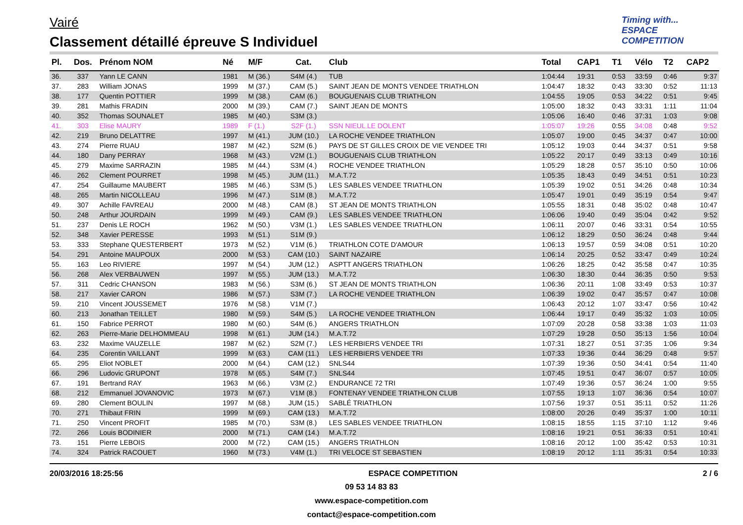Vairé
Classement détaillé épreuve S Individuel
Timing with...
ESPACE COMPETITION
| Pl. | Dos. | Prénom NOM | Né | M/F | Cat. | Club | Total | CAP1 | T1 | Vélo | T2 | CAP2 |
| --- | --- | --- | --- | --- | --- | --- | --- | --- | --- | --- | --- | --- |
| 36. | 337 | Yann LE CANN | 1981 | M (36.) | S4M (4.) | TUB | 1:04:44 | 19:31 | 0:53 | 33:59 | 0:46 | 9:37 |
| 37. | 283 | William JONAS | 1999 | M (37.) | CAM (5.) | SAINT JEAN DE MONTS VENDEE TRIATHLON | 1:04:47 | 18:32 | 0:43 | 33:30 | 0:52 | 11:13 |
| 38. | 177 | Quentin POTTIER | 1999 | M (38.) | CAM (6.) | BOUGUENAIS CLUB TRIATHLON | 1:04:55 | 19:05 | 0:53 | 34:22 | 0:51 | 9:45 |
| 39. | 281 | Mathis FRADIN | 2000 | M (39.) | CAM (7.) | SAINT JEAN DE MONTS | 1:05:00 | 18:32 | 0:43 | 33:31 | 1:11 | 11:04 |
| 40. | 352 | Thomas SOUNALET | 1985 | M (40.) | S3M (3.) | | 1:05:06 | 16:40 | 0:46 | 37:31 | 1:03 | 9:08 |
| 41. | 303 | Elise MAURY | 1989 | F (1.) | S2F (1.) | SSN NIEUL LE DOLENT | 1:05:07 | 19:26 | 0:55 | 34:08 | 0:48 | 9:52 |
| 42. | 219 | Bruno DELATTRE | 1997 | M (41.) | JUM (10.) | LA ROCHE VENDEE TRIATHLON | 1:05:07 | 19:00 | 0:45 | 34:37 | 0:47 | 10:00 |
| 43. | 274 | Pierre RUAU | 1987 | M (42.) | S2M (6.) | PAYS DE ST GILLES CROIX DE VIE VENDEE TRI | 1:05:12 | 19:03 | 0:44 | 34:37 | 0:51 | 9:58 |
| 44. | 180 | Dany PERRAY | 1968 | M (43.) | V2M (1.) | BOUGUENAIS CLUB TRIATHLON | 1:05:22 | 20:17 | 0:49 | 33:13 | 0:49 | 10:16 |
| 45. | 279 | Maxime SARRAZIN | 1985 | M (44.) | S3M (4.) | ROCHE VENDEE TRIATHLON | 1:05:29 | 18:28 | 0:57 | 35:10 | 0:50 | 10:06 |
| 46. | 262 | Clement POURRET | 1998 | M (45.) | JUM (11.) | M.A.T.72 | 1:05:35 | 18:43 | 0:49 | 34:51 | 0:51 | 10:23 |
| 47. | 254 | Guillaume MAUBERT | 1985 | M (46.) | S3M (5.) | LES SABLES VENDEE TRIATHLON | 1:05:39 | 19:02 | 0:51 | 34:26 | 0:48 | 10:34 |
| 48. | 265 | Martin NICOLLEAU | 1996 | M (47.) | S1M (8.) | M.A.T.72 | 1:05:47 | 19:01 | 0:49 | 35:19 | 0:54 | 9:47 |
| 49. | 307 | Achille FAVREAU | 2000 | M (48.) | CAM (8.) | ST JEAN DE MONTS TRIATHLON | 1:05:55 | 18:31 | 0:48 | 35:02 | 0:48 | 10:47 |
| 50. | 248 | Arthur JOURDAIN | 1999 | M (49.) | CAM (9.) | LES SABLES VENDEE TRIATHLON | 1:06:06 | 19:40 | 0:49 | 35:04 | 0:42 | 9:52 |
| 51. | 237 | Denis LE ROCH | 1962 | M (50.) | V3M (1.) | LES SABLES VENDEE TRIATHLON | 1:06:11 | 20:07 | 0:46 | 33:31 | 0:54 | 10:55 |
| 52. | 348 | Xavier PERESSE | 1993 | M (51.) | S1M (9.) | | 1:06:12 | 18:29 | 0:50 | 36:24 | 0:48 | 9:44 |
| 53. | 333 | Stephane QUESTERBERT | 1973 | M (52.) | V1M (6.) | TRIATHLON COTE D'AMOUR | 1:06:13 | 19:57 | 0:59 | 34:08 | 0:51 | 10:20 |
| 54. | 291 | Antoine MAUPOUX | 2000 | M (53.) | CAM (10.) | SAINT NAZAIRE | 1:06:14 | 20:25 | 0:52 | 33:47 | 0:49 | 10:24 |
| 55. | 163 | Leo RIVIERE | 1997 | M (54.) | JUM (12.) | ASPTT ANGERS TRIATHLON | 1:06:26 | 18:25 | 0:42 | 35:58 | 0:47 | 10:35 |
| 56. | 268 | Alex VERBAUWEN | 1997 | M (55.) | JUM (13.) | M.A.T.72 | 1:06:30 | 18:30 | 0:44 | 36:35 | 0:50 | 9:53 |
| 57. | 311 | Cedric CHANSON | 1983 | M (56.) | S3M (6.) | ST JEAN DE MONTS TRIATHLON | 1:06:36 | 20:11 | 1:08 | 33:49 | 0:53 | 10:37 |
| 58. | 217 | Xavier CARON | 1986 | M (57.) | S3M (7.) | LA ROCHE VENDEE TRIATHLON | 1:06:39 | 19:02 | 0:47 | 35:57 | 0:47 | 10:08 |
| 59. | 210 | Vincent JOUSSEMET | 1976 | M (58.) | V1M (7.) | | 1:06:43 | 20:12 | 1:07 | 33:47 | 0:56 | 10:42 |
| 60. | 213 | Jonathan TEILLET | 1980 | M (59.) | S4M (5.) | LA ROCHE VENDEE TRIATHLON | 1:06:44 | 19:17 | 0:49 | 35:32 | 1:03 | 10:05 |
| 61. | 150 | Fabrice PERROT | 1980 | M (60.) | S4M (6.) | ANGERS TRIATHLON | 1:07:09 | 20:28 | 0:58 | 33:38 | 1:03 | 11:03 |
| 62. | 263 | Pierre-Marie DELHOMMEAU | 1998 | M (61.) | JUM (14.) | M.A.T.72 | 1:07:29 | 19:28 | 0:50 | 35:13 | 1:56 | 10:04 |
| 63. | 232 | Maxime VAUZELLE | 1987 | M (62.) | S2M (7.) | LES HERBIERS VENDEE TRI | 1:07:31 | 18:27 | 0:51 | 37:35 | 1:06 | 9:34 |
| 64. | 235 | Corentin VAILLANT | 1999 | M (63.) | CAM (11.) | LES HERBIERS VENDEE TRI | 1:07:33 | 19:36 | 0:44 | 36:29 | 0:48 | 9:57 |
| 65. | 295 | Eliot NOBLET | 2000 | M (64.) | CAM (12.) | SNLS44 | 1:07:39 | 19:36 | 0:50 | 34:41 | 0:54 | 11:40 |
| 66. | 296 | Ludovic GRUPONT | 1978 | M (65.) | S4M (7.) | SNLS44 | 1:07:45 | 19:51 | 0:47 | 36:07 | 0:57 | 10:05 |
| 67. | 191 | Bertrand RAY | 1963 | M (66.) | V3M (2.) | ENDURANCE 72 TRI | 1:07:49 | 19:36 | 0:57 | 36:24 | 1:00 | 9:55 |
| 68. | 212 | Emmanuel JOVANOVIC | 1973 | M (67.) | V1M (8.) | FONTENAY VENDEE TRIATHLON CLUB | 1:07:55 | 19:13 | 1:07 | 36:36 | 0:54 | 10:07 |
| 69. | 280 | Clement BOULIN | 1997 | M (68.) | JUM (15.) | SABLÉ TRIATHLON | 1:07:56 | 19:37 | 0:51 | 35:11 | 0:52 | 11:26 |
| 70. | 271 | Thibaut FRIN | 1999 | M (69.) | CAM (13.) | M.A.T.72 | 1:08:00 | 20:26 | 0:49 | 35:37 | 1:00 | 10:11 |
| 71. | 250 | Vincent PROFIT | 1985 | M (70.) | S3M (8.) | LES SABLES VENDEE TRIATHLON | 1:08:15 | 18:55 | 1:15 | 37:10 | 1:12 | 9:46 |
| 72. | 266 | Louis BODINIER | 2000 | M (71.) | CAM (14.) | M.A.T.72 | 1:08:16 | 19:21 | 0:51 | 36:33 | 0:51 | 10:41 |
| 73. | 151 | Pierre LEBOIS | 2000 | M (72.) | CAM (15.) | ANGERS TRIATHLON | 1:08:16 | 20:12 | 1:00 | 35:42 | 0:53 | 10:31 |
| 74. | 324 | Patrick RACOUET | 1960 | M (73.) | V4M (1.) | TRI VELOCE ST SEBASTIEN | 1:08:19 | 20:12 | 1:11 | 35:31 | 0:54 | 10:33 |
20/03/2016 18:25:56 ESPACE COMPETITION 2 / 6
09 53 14 83 83
www.espace-competition.com
contact@espace-competition.com